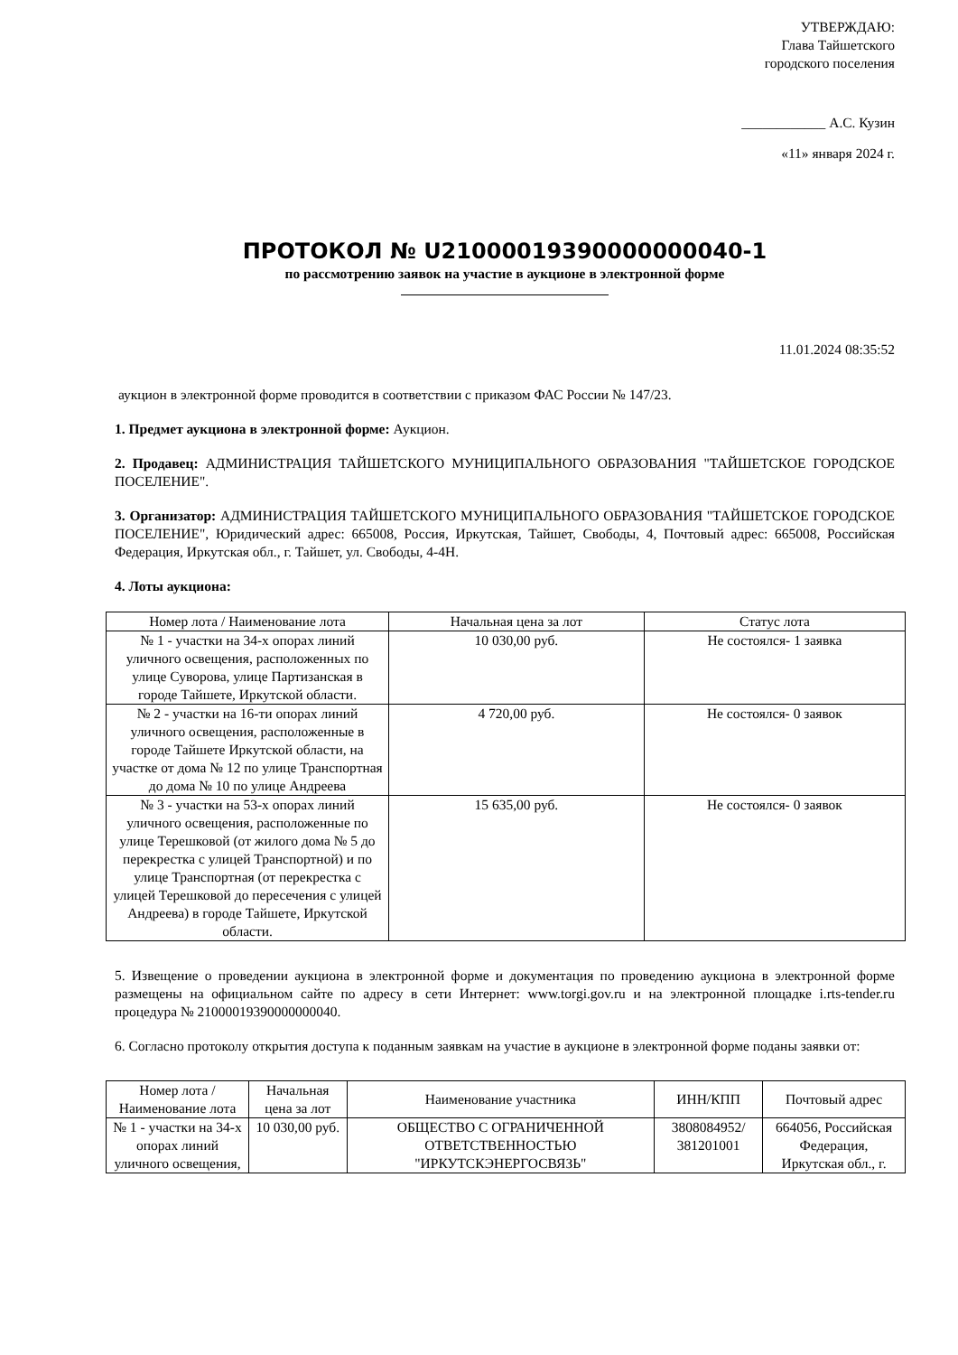УТВЕРЖДАЮ:
Глава Тайшетского
городского поселения
____________ А.С. Кузин
«11» января 2024 г.
ПРОТОКОЛ № U21000019390000000040-1
по рассмотрению заявок на участие в аукционе в электронной форме
11.01.2024 08:35:52
аукцион в электронной форме проводится в соответствии с приказом ФАС России № 147/23.
1. Предмет аукциона в электронной форме: Аукцион.
2. Продавец: АДМИНИСТРАЦИЯ ТАЙШЕТСКОГО МУНИЦИПАЛЬНОГО ОБРАЗОВАНИЯ "ТАЙШЕТСКОЕ ГОРОДСКОЕ ПОСЕЛЕНИЕ".
3. Организатор: АДМИНИСТРАЦИЯ ТАЙШЕТСКОГО МУНИЦИПАЛЬНОГО ОБРАЗОВАНИЯ "ТАЙШЕТСКОЕ ГОРОДСКОЕ ПОСЕЛЕНИЕ", Юридический адрес: 665008, Россия, Иркутская, Тайшет, Свободы, 4, Почтовый адрес: 665008, Российская Федерация, Иркутская обл., г. Тайшет, ул. Свободы, 4-4Н.
4. Лоты аукциона:
| Номер лота / Наименование лота | Начальная цена за лот | Статус лота |
| --- | --- | --- |
| № 1 - участки на 34-х опорах линий уличного освещения, расположенных по улице Суворова, улице Партизанская в городе Тайшете, Иркутской области. | 10 030,00 руб. | Не состоялся- 1 заявка |
| № 2 - участки на 16-ти опорах линий уличного освещения, расположенные в городе Тайшете Иркутской области, на участке от дома № 12 по улице Транспортная до дома № 10 по улице Андреева | 4 720,00 руб. | Не состоялся- 0 заявок |
| № 3 - участки на 53-х опорах линий уличного освещения, расположенные по улице Терешковой (от жилого дома № 5 до перекрестка с улицей Транспортной) и по улице Транспортная (от перекрестка с улицей Терешковой до пересечения с улицей Андреева) в городе Тайшете, Иркутской области. | 15 635,00 руб. | Не состоялся- 0 заявок |
5. Извещение о проведении аукциона в электронной форме и документация по проведению аукциона в электронной форме размещены на официальном сайте по адресу в сети Интернет: www.torgi.gov.ru и на электронной площадке i.rts-tender.ru процедура № 21000019390000000040.
6. Согласно протоколу открытия доступа к поданным заявкам на участие в аукционе в электронной форме поданы заявки от:
| Номер лота / Наименование лота | Начальная цена за лот | Наименование участника | ИНН/КПП | Почтовый адрес |
| --- | --- | --- | --- | --- |
| № 1 - участки на 34-х опорах линий уличного освещения, | 10 030,00 руб. | ОБЩЕСТВО С ОГРАНИЧЕННОЙ ОТВЕТСТВЕННОСТЬЮ "ИРКУТСКЭНЕРГОСВЯЗЬ" | 3808084952/ 381201001 | 664056, Российская Федерация, Иркутская обл., г. |